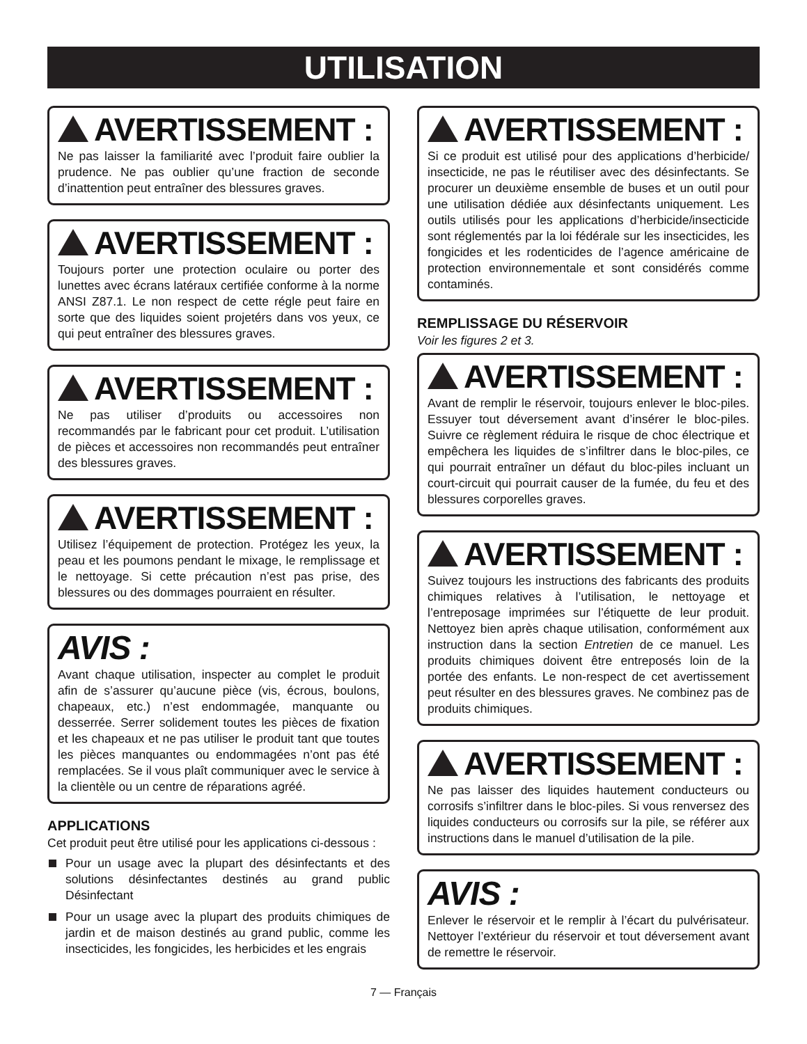UTILISATION
AVERTISSEMENT :
Ne pas laisser la familiarité avec l’produit faire oublier la prudence. Ne pas oublier qu’une fraction de seconde d’inattention peut entraîner des blessures graves.
AVERTISSEMENT :
Toujours porter une protection oculaire ou porter des lunettes avec écrans latéraux certifiée conforme à la norme ANSI Z87.1. Le non respect de cette régle peut faire en sorte que des liquides soient projetérs dans vos yeux, ce qui peut entraîner des blessures graves.
AVERTISSEMENT :
Ne pas utiliser d’produits ou accessoires non recommandés par le fabricant pour cet produit. L’utilisation de pièces et accessoires non recommandés peut entraîner des blessures graves.
AVERTISSEMENT :
Utilisez l’équipement de protection. Protégez les yeux, la peau et les poumons pendant le mixage, le remplissage et le nettoyage. Si cette précaution n’est pas prise, des blessures ou des dommages pourraient en résulter.
AVIS :
Avant chaque utilisation, inspecter au complet le produit afin de s’assurer qu’aucune pièce (vis, écrous, boulons, chapeaux, etc.) n’est endommagée, manquante ou desserrée. Serrer solidement toutes les pièces de fixation et les chapeaux et ne pas utiliser le produit tant que toutes les pièces manquantes ou endommagées n’ont pas été remplacées. Se il vous plaît communiquer avec le service à la clientèle ou un centre de réparations agréé.
APPLICATIONS
Cet produit peut être utilisé pour les applications ci-dessous :
Pour un usage avec la plupart des désinfectants et des solutions désinfectantes destinés au grand public Désinfectant
Pour un usage avec la plupart des produits chimiques de jardin et de maison destinés au grand public, comme les insecticides, les fongicides, les herbicides et les engrais
AVERTISSEMENT :
Si ce produit est utilisé pour des applications d’herbicide/ insecticide, ne pas le réutiliser avec des désinfectants. Se procurer un deuxième ensemble de buses et un outil pour une utilisation dédiée aux désinfectants uniquement. Les outils utilisés pour les applications d’herbicide/insecticide sont réglementés par la loi fédérale sur les insecticides, les fongicides et les rodenticides de l’agence américaine de protection environnementale et sont considérés comme contaminés.
REMPLISSAGE DU RÉSERVOIR
Voir les figures 2 et 3.
AVERTISSEMENT :
Avant de remplir le réservoir, toujours enlever le bloc-piles. Essuyer tout déversement avant d’insérer le bloc-piles. Suivre ce règlement réduira le risque de choc électrique et empêchera les liquides de s’infiltrer dans le bloc-piles, ce qui pourrait entraîner un défaut du bloc-piles incluant un court-circuit qui pourrait causer de la fumée, du feu et des blessures corporelles graves.
AVERTISSEMENT :
Suivez toujours les instructions des fabricants des produits chimiques relatives à l’utilisation, le nettoyage et l’entreposage imprimées sur l’étiquette de leur produit. Nettoyez bien après chaque utilisation, conformément aux instruction dans la section Entretien de ce manuel. Les produits chimiques doivent être entreposés loin de la portée des enfants. Le non-respect de cet avertissement peut résulter en des blessures graves. Ne combinez pas de produits chimiques.
AVERTISSEMENT :
Ne pas laisser des liquides hautement conducteurs ou corrosifs s’infiltrer dans le bloc-piles. Si vous renversez des liquides conducteurs ou corrosifs sur la pile, se référer aux instructions dans le manuel d’utilisation de la pile.
AVIS :
Enlever le réservoir et le remplir à l’écart du pulvérisateur. Nettoyer l’extérieur du réservoir et tout déversement avant de remettre le réservoir.
7 — Français